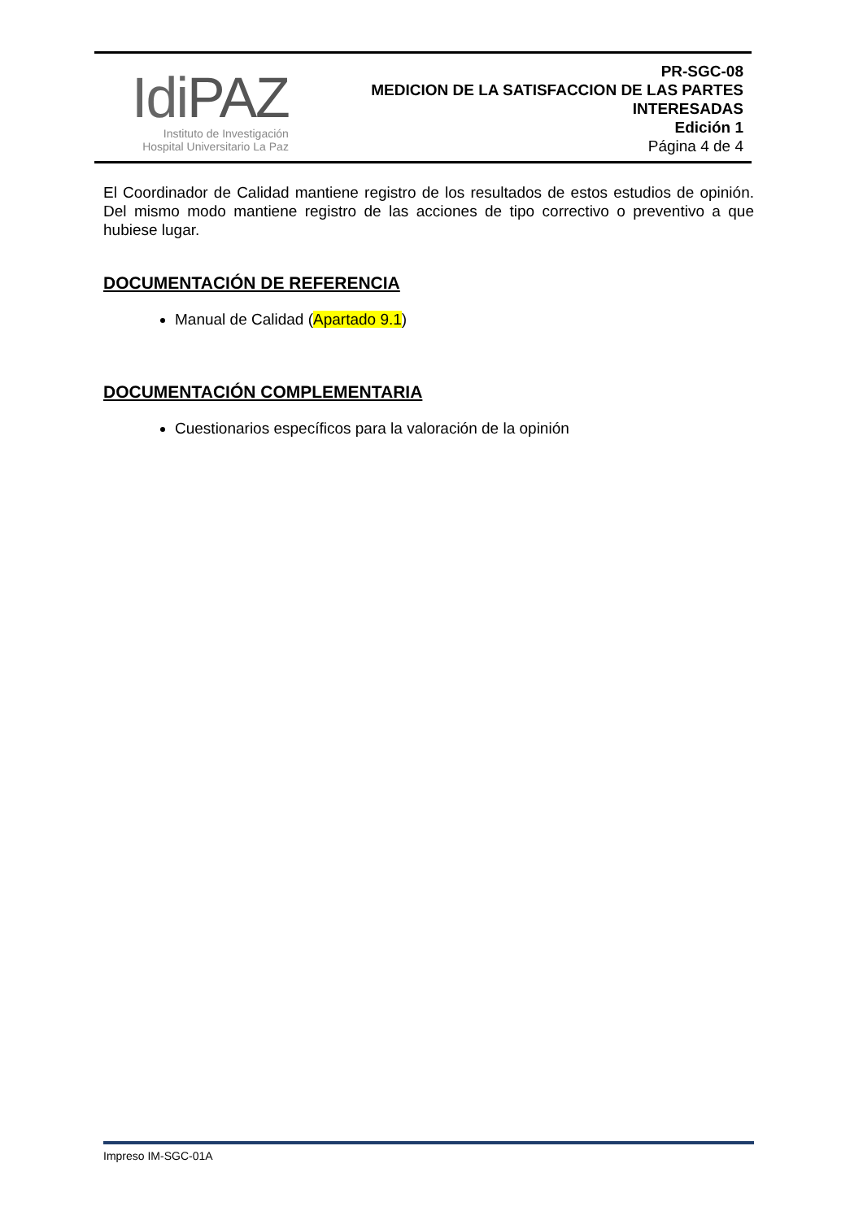IdiPAZ
Instituto de Investigación
Hospital Universitario La Paz
PR-SGC-08
MEDICION DE LA SATISFACCION DE LAS PARTES
INTERESADAS
Edición 1
Página 4 de 4
El Coordinador de Calidad mantiene registro de los resultados de estos estudios de opinión. Del mismo modo mantiene registro de las acciones de tipo correctivo o preventivo a que hubiese lugar.
DOCUMENTACIÓN DE REFERENCIA
Manual de Calidad (Apartado 9.1)
DOCUMENTACIÓN COMPLEMENTARIA
Cuestionarios específicos para la valoración de la opinión
Impreso IM-SGC-01A